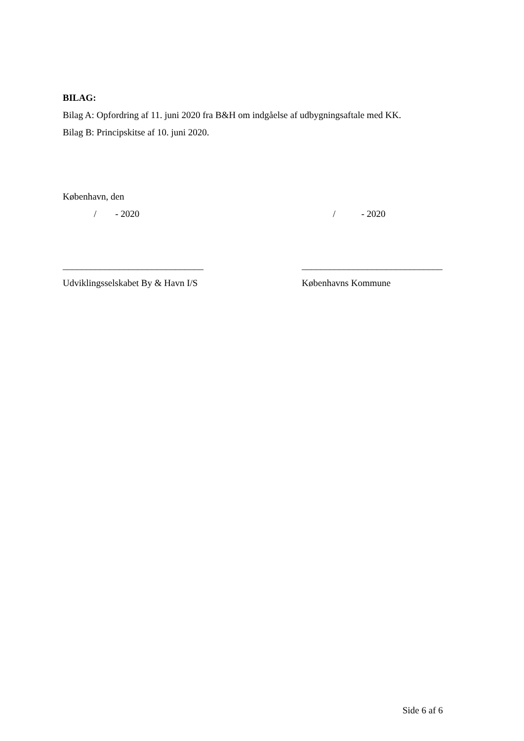BILAG:
Bilag A: Opfordring af 11. juni 2020 fra B&H om indgåelse af udbygningsaftale med KK.
Bilag B: Principskitse af 10. juni 2020.
København, den
/ - 2020 / - 2020
______________________________ ______________________________
Udviklingsselskabet By & Havn I/S Københavns Kommune
Side 6 af 6